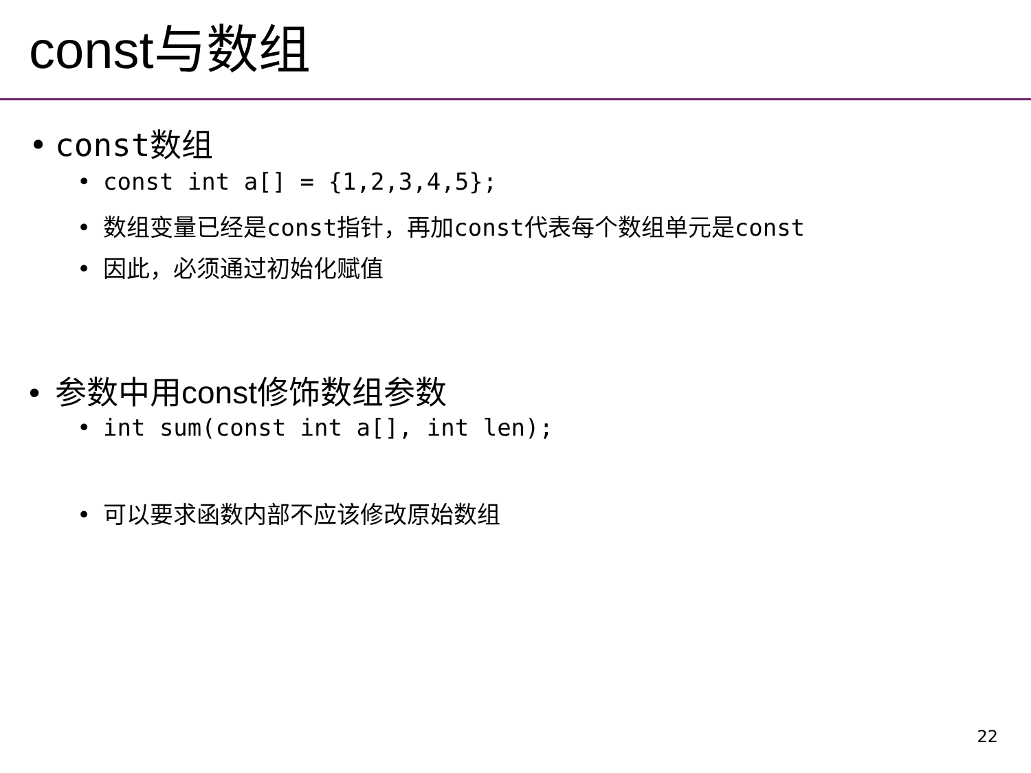const与数组
• const数组
• const int a[] = {1,2,3,4,5};
• 数组变量已经是const指针，再加const代表每个数组单元是const
• 因此，必须通过初始化赋值
• 参数中用const修饰数组参数
• int sum(const int a[], int len);
• 可以要求函数内部不应该修改原始数组
22